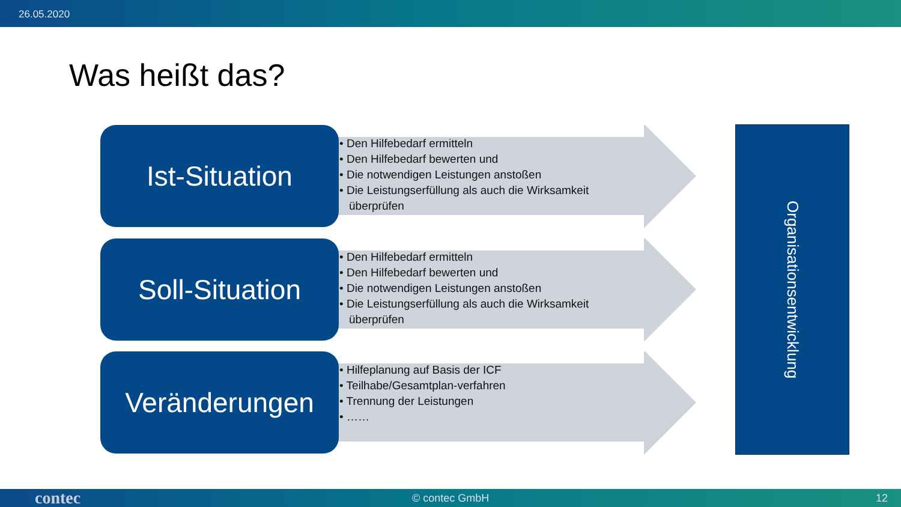26.05.2020
Was heißt das?
Ist-Situation
• Den Hilfebedarf ermitteln
• Den Hilfebedarf bewerten und
• Die notwendigen Leistungen anstoßen
• Die Leistungserfüllung als auch die Wirksamkeit überprüfen
Soll-Situation
• Den Hilfebedarf ermitteln
• Den Hilfebedarf bewerten und
• Die notwendigen Leistungen anstoßen
• Die Leistungserfüllung als auch die Wirksamkeit überprüfen
Veränderungen
• Hilfeplanung auf Basis der ICF
• Teilhabe/Gesamtplan-verfahren
• Trennung der Leistungen
• ……
Organisationsentwicklung
contec © contec GmbH 12